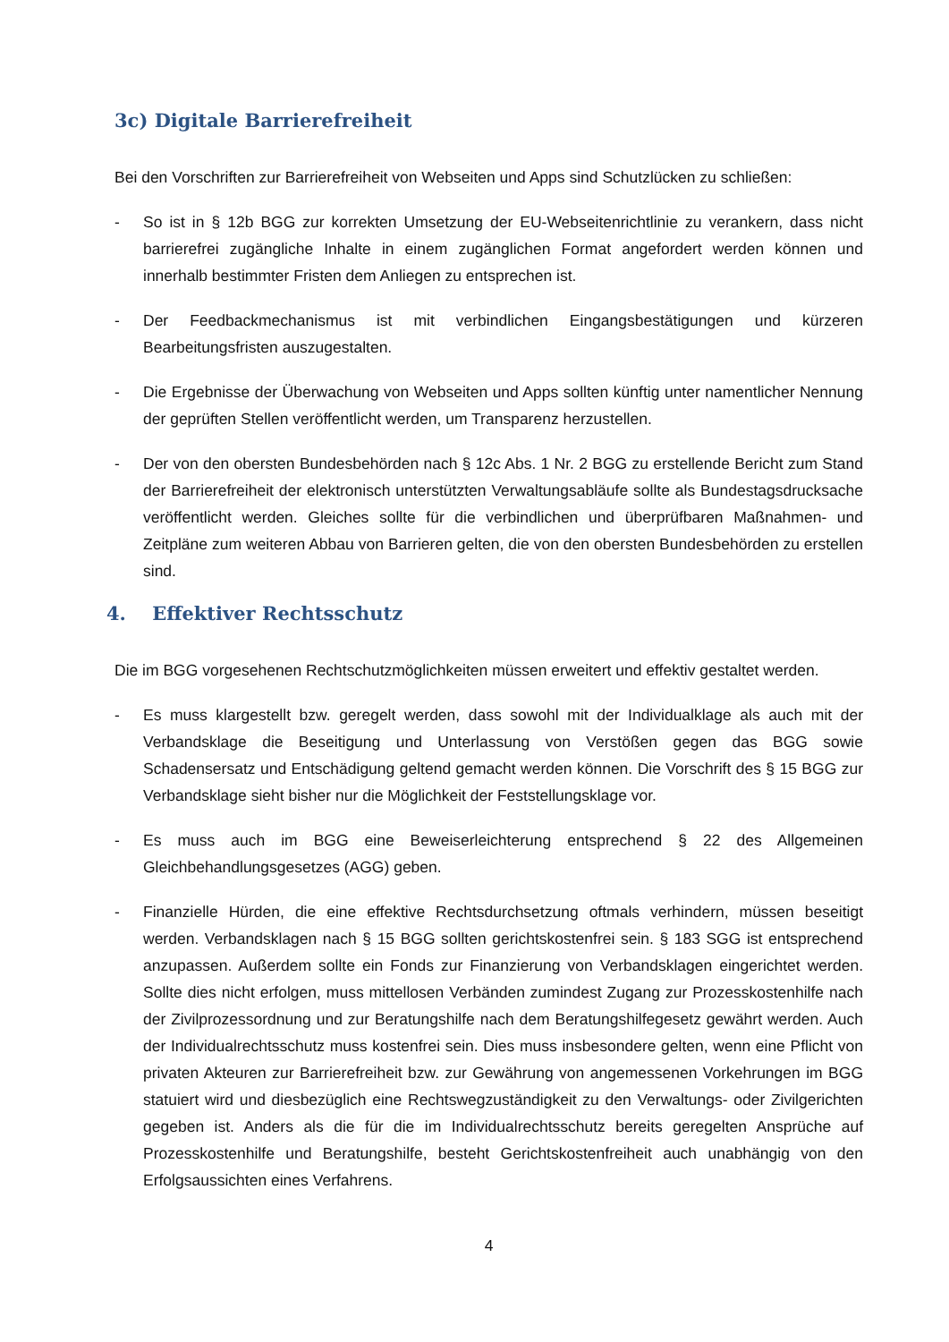3c) Digitale Barrierefreiheit
Bei den Vorschriften zur Barrierefreiheit von Webseiten und Apps sind Schutzlücken zu schließen:
- So ist in § 12b BGG zur korrekten Umsetzung der EU-Webseitenrichtlinie zu verankern, dass nicht barrierefrei zugängliche Inhalte in einem zugänglichen Format angefordert werden können und innerhalb bestimmter Fristen dem Anliegen zu entsprechen ist.
- Der Feedbackmechanismus ist mit verbindlichen Eingangsbestätigungen und kürzeren Bearbeitungsfristen auszugestalten.
- Die Ergebnisse der Überwachung von Webseiten und Apps sollten künftig unter namentlicher Nennung der geprüften Stellen veröffentlicht werden, um Transparenz herzustellen.
- Der von den obersten Bundesbehörden nach § 12c Abs. 1 Nr. 2 BGG zu erstellende Bericht zum Stand der Barrierefreiheit der elektronisch unterstützten Verwaltungsabläufe sollte als Bundestagsdrucksache veröffentlicht werden. Gleiches sollte für die verbindlichen und überprüfbaren Maßnahmen- und Zeitpläne zum weiteren Abbau von Barrieren gelten, die von den obersten Bundesbehörden zu erstellen sind.
4. Effektiver Rechtsschutz
Die im BGG vorgesehenen Rechtschutzmöglichkeiten müssen erweitert und effektiv gestaltet werden.
- Es muss klargestellt bzw. geregelt werden, dass sowohl mit der Individualklage als auch mit der Verbandsklage die Beseitigung und Unterlassung von Verstößen gegen das BGG sowie Schadensersatz und Entschädigung geltend gemacht werden können. Die Vorschrift des § 15 BGG zur Verbandsklage sieht bisher nur die Möglichkeit der Feststellungsklage vor.
- Es muss auch im BGG eine Beweiserleichterung entsprechend § 22 des Allgemeinen Gleichbehandlungsgesetzes (AGG) geben.
- Finanzielle Hürden, die eine effektive Rechtsdurchsetzung oftmals verhindern, müssen beseitigt werden. Verbandsklagen nach § 15 BGG sollten gerichtskostenfrei sein. § 183 SGG ist entsprechend anzupassen. Außerdem sollte ein Fonds zur Finanzierung von Verbandsklagen eingerichtet werden. Sollte dies nicht erfolgen, muss mittellosen Verbänden zumindest Zugang zur Prozesskostenhilfe nach der Zivilprozessordnung und zur Beratungshilfe nach dem Beratungshilfegesetz gewährt werden. Auch der Individualrechtsschutz muss kostenfrei sein. Dies muss insbesondere gelten, wenn eine Pflicht von privaten Akteuren zur Barrierefreiheit bzw. zur Gewährung von angemessenen Vorkehrungen im BGG statuiert wird und diesbezüglich eine Rechtswegzuständigkeit zu den Verwaltungs- oder Zivilgerichten gegeben ist. Anders als die für die im Individualrechtsschutz bereits geregelten Ansprüche auf Prozesskostenhilfe und Beratungshilfe, besteht Gerichtskostenfreiheit auch unabhängig von den Erfolgsaussichten eines Verfahrens.
4